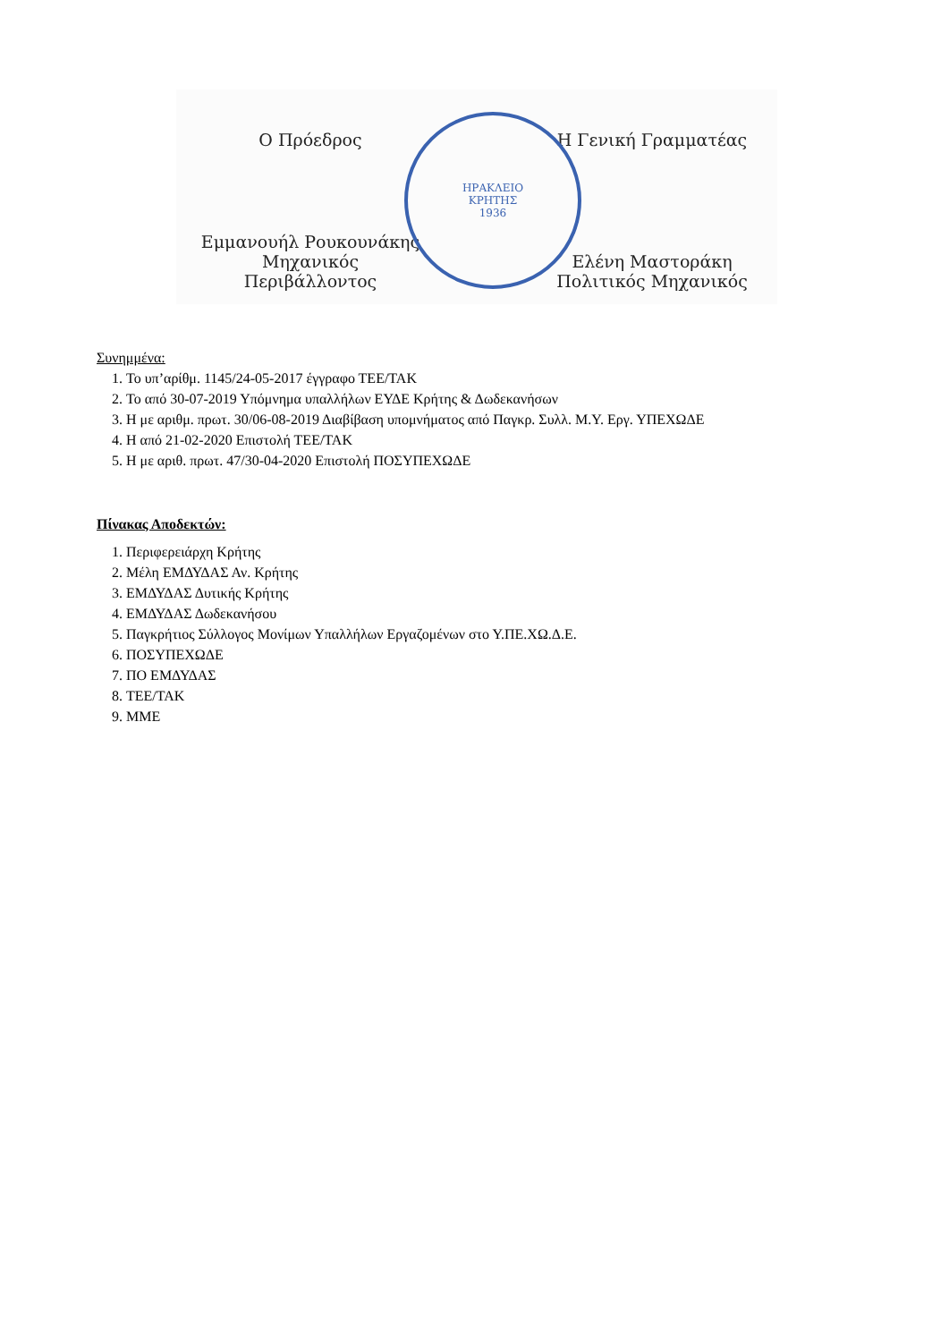Ο Πρόεδρος
Εμμανουήλ Ρουκουνάκης
Μηχανικός Περιβάλλοντος
ΗΡΑΚΛΕΙΟ
ΚΡΗΤΗΣ
1936
Η Γενική Γραμματέας
Ελένη Μαστοράκη
Πολιτικός Μηχανικός
Συνημμένα:
1. Το υπ’αρίθμ. 1145/24-05-2017 έγγραφο ΤΕΕ/ΤΑΚ
2. Το από 30-07-2019 Υπόμνημα υπαλλήλων ΕΥΔΕ Κρήτης & Δωδεκανήσων
3. Η με αριθμ. πρωτ. 30/06-08-2019 Διαβίβαση υπομνήματος από Παγκρ. Συλλ. Μ.Υ. Εργ. ΥΠΕΧΩΔΕ
4. Η από 21-02-2020 Επιστολή ΤΕΕ/ΤΑΚ
5. Η με αριθ. πρωτ. 47/30-04-2020 Επιστολή ΠΟΣΥΠΕΧΩΔΕ
Πίνακας Αποδεκτών:
1. Περιφερειάρχη Κρήτης
2. Μέλη ΕΜΔΥΔΑΣ Αν. Κρήτης
3. ΕΜΔΥΔΑΣ Δυτικής Κρήτης
4. ΕΜΔΥΔΑΣ Δωδεκανήσου
5. Παγκρήτιος Σύλλογος Μονίμων Υπαλλήλων Εργαζομένων στο Υ.ΠΕ.ΧΩ.Δ.Ε.
6. ΠΟΣΥΠΕΧΩΔΕ
7. ΠΟ ΕΜΔΥΔΑΣ
8. ΤΕΕ/ΤΑΚ
9. ΜΜΕ